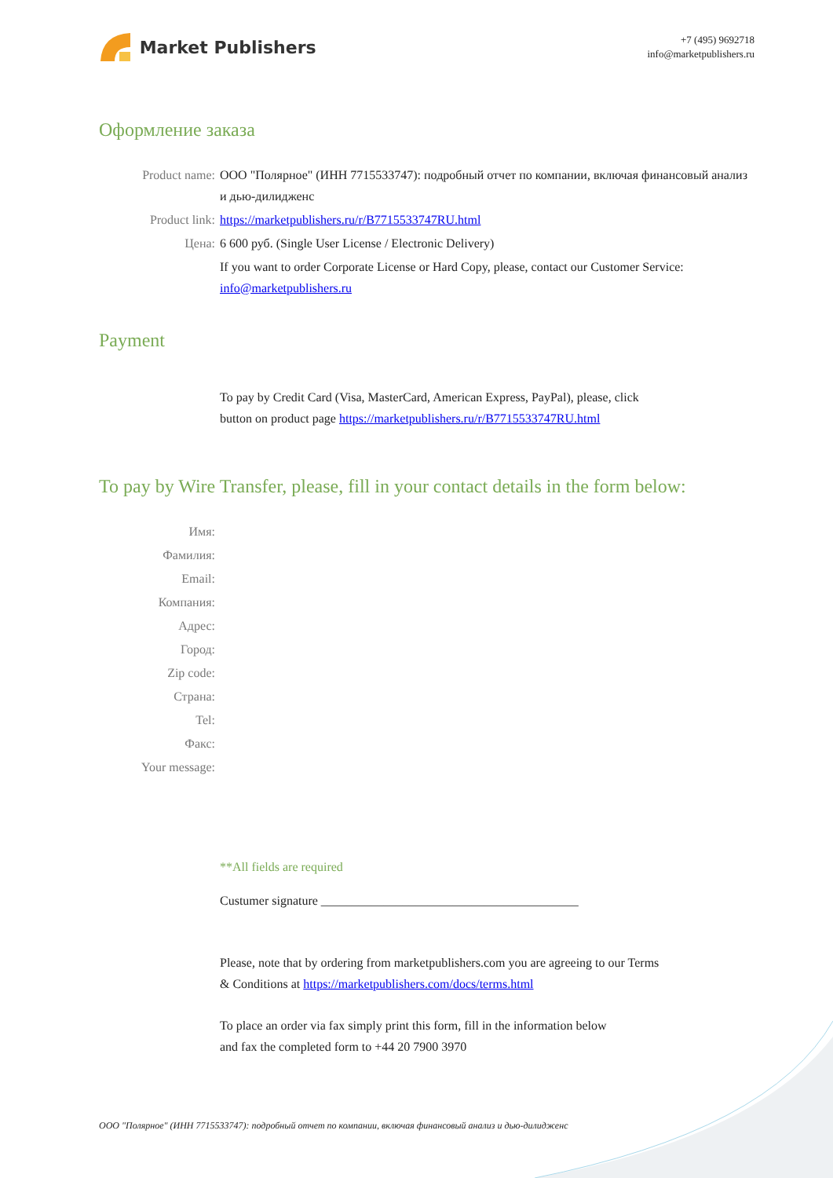Market Publishers
+7 (495) 9692718
info@marketpublishers.ru
Оформление заказа
Product name: ООО "Полярное" (ИНН 7715533747): подробный отчет по компании, включая финансовый анализ и дью-дилидженс
Product link: https://marketpublishers.ru/r/B7715533747RU.html
Цена: 6 600 руб. (Single User License / Electronic Delivery)
If you want to order Corporate License or Hard Copy, please, contact our Customer Service:
info@marketpublishers.ru
Payment
To pay by Credit Card (Visa, MasterCard, American Express, PayPal), please, click
button on product page https://marketpublishers.ru/r/B7715533747RU.html
To pay by Wire Transfer, please, fill in your contact details in the form below:
Имя:
Фамилия:
Email:
Компания:
Адрес:
Город:
Zip code:
Страна:
Tel:
Факс:
Your message:
**All fields are required
Custumer signature _________________________________________
Please, note that by ordering from marketpublishers.com you are agreeing to our Terms
& Conditions at https://marketpublishers.com/docs/terms.html
To place an order via fax simply print this form, fill in the information below
and fax the completed form to +44 20 7900 3970
ООО "Полярное" (ИНН 7715533747): подробный отчет по компании, включая финансовый анализ и дью-дилидженс